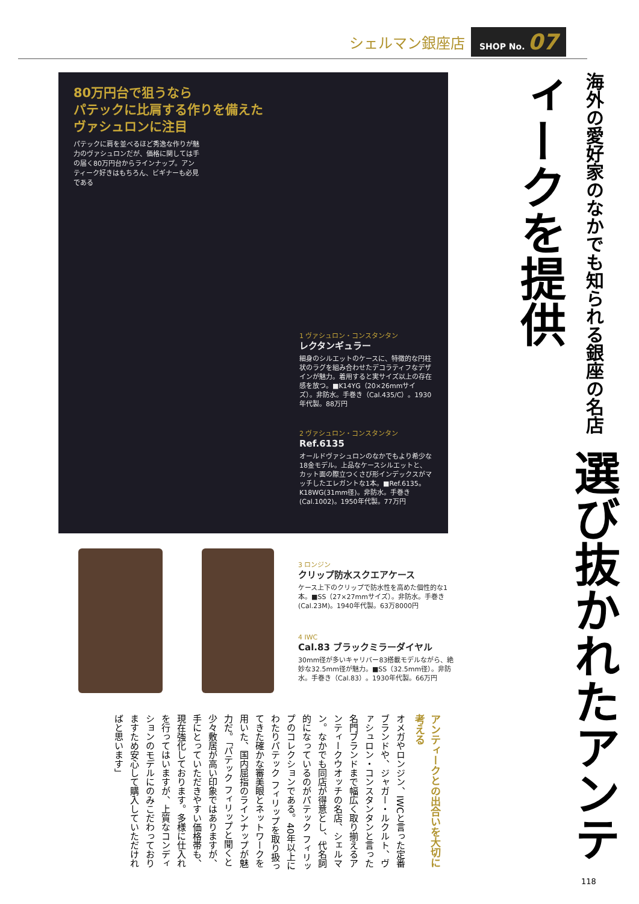シェルマン銀座店 SHOP No. 07
80万円台で狙うなら
パテックに比肩する作りを備えた
ヴァシュロンに注目
パテックに肩を並べるほど秀逸な作りが魅力のヴァシュロンだが、価格に関しては手の届く80万円台からラインナップ。アンティーク好きはもちろん、ビギナーも必見である
1 ヴァシュロン・コンスタンタン
レクタンギュラー
細身のシルエットのケースに、特徴的な円柱状のラグを組み合わせたデコラティフなデザインが魅力。着用すると実サイズ以上の存在感を放つ。■K14YG（20×26mmサイズ）。非防水。手巻き（Cal.435/C）。1930年代製。88万円
2 ヴァシュロン・コンスタンタン
Ref.6135
オールドヴァシュロンのなかでもより希少な18金モデル。上品なケースシルエットと、カット面の際立つくさび形インデックスがマッチしたエレガントな1本。■Ref.6135。K18WG(31mm径)。非防水。手巻き(Cal.1002)。1950年代製。77万円
3 ロンジン
クリップ防水スクエアケース
ケース上下のクリップで防水性を高めた個性的な1本。■SS（27×27mmサイズ）。非防水。手巻き(Cal.23M)。1940年代製。63万8000円
4 IWC
Cal.83 ブラックミラーダイヤル
30mm径が多いキャリバー83搭載モデルながら、絶妙な32.5mm径が魅力。■SS（32.5mm径）。非防水。手巻き（Cal.83）。1930年代製。66万円
海外の愛好家のなかでも知られる銀座の名店 選び抜かれたアンティークを提供
アンティークとの出合いを大切に考える
オメガやロンジン、IWCと言った定番ブランドや、ジャガー・ルクルト、ヴァシュロン・コンスタンタンと言った名門ブランドまで幅広く取り揃えるアンティークウオッチの名店、シェルマン。なかでも同店が得意とし、代名詞的になっているのがパテック フィリップのコレクションである。40年以上にわたりパテック フィリップを取り扱ってきた確かな審美眼とネットワークを用いた、国内屈指のラインナップが魅力だ。「パテック フィリップと聞くと少々敷居が高い印象ではありますが、手にとっていただきやすい価格帯も、現在強化しております。多様に仕入れを行ってはいますが、上質なコンディションのモデルにのみこだわっておりますため安心して購入していただければと思います」
118